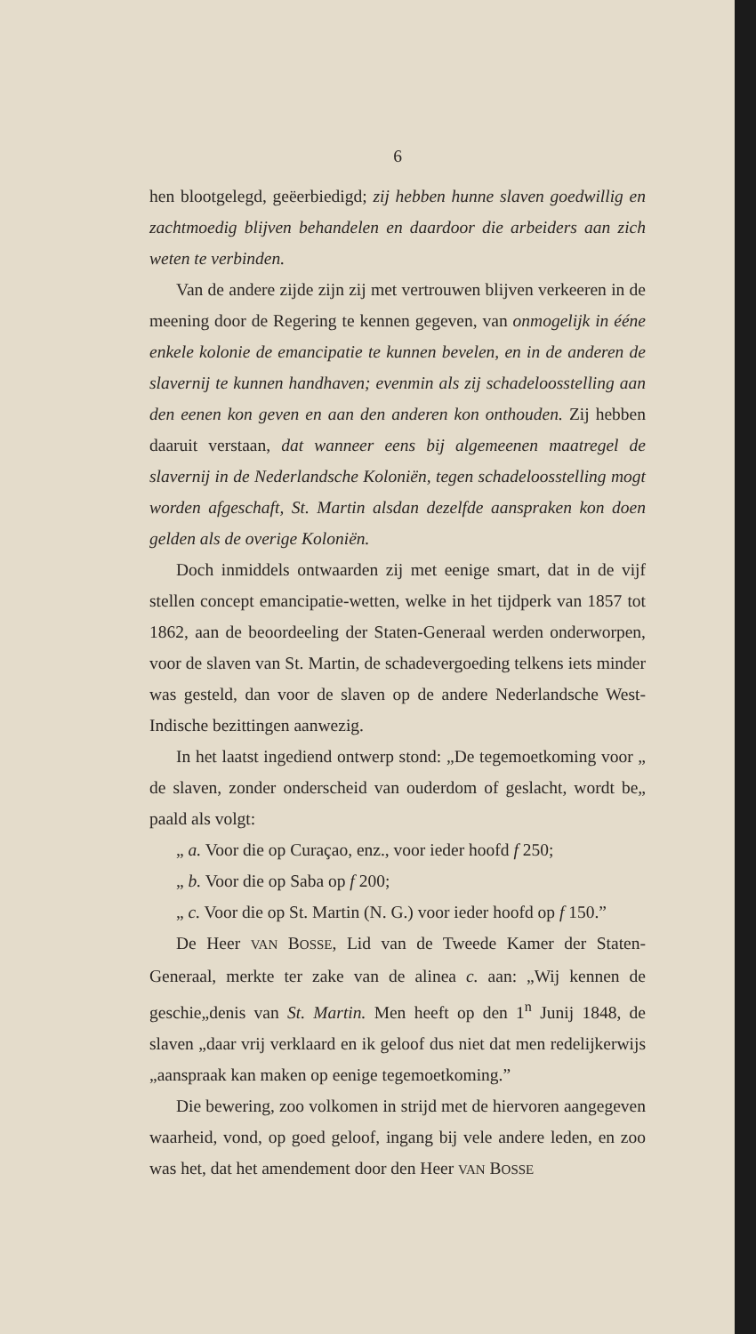6
hen blootgelegd, geëerbiedigd; zij hebben hunne slaven goedwillig en zachtmoedig blijven behandelen en daardoor die arbeiders aan zich weten te verbinden.
Van de andere zijde zijn zij met vertrouwen blijven verkeeren in de meening door de Regering te kennen gegeven, van onmogelijk in ééne enkele kolonie de emancipatie te kunnen bevelen, en in de anderen de slavernij te kunnen handhaven; evenmin als zij schadeloosstelling aan den eenen kon geven en aan den anderen kon onthouden. Zij hebben daaruit verstaan, dat wanneer eens bij algemeenen maatregel de slavernij in de Nederlandsche Koloniën, tegen schadeloosstelling mogt worden afgeschaft, St. Martin alsdan dezelfde aanspraken kon doen gelden als de overige Koloniën.
Doch inmiddels ontwaarden zij met eenige smart, dat in de vijf stellen concept emancipatie-wetten, welke in het tijdperk van 1857 tot 1862, aan de beoordeeling der Staten-Generaal werden onderworpen, voor de slaven van St. Martin, de schadevergoeding telkens iets minder was gesteld, dan voor de slaven op de andere Nederlandsche West-Indische bezittingen aanwezig.
In het laatst ingediend ontwerp stond: „De tegemoetkoming voor „ de slaven, zonder onderscheid van ouderdom of geslacht, wordt be„ paald als volgt:
„ a. Voor die op Curaçao, enz., voor ieder hoofd f 250;
„ b. Voor die op Saba op f 200;
„ c. Voor die op St. Martin (N. G.) voor ieder hoofd op f 150.”
De Heer VAN BOSSE, Lid van de Tweede Kamer der Staten-Generaal, merkte ter zake van de alinea c. aan: „Wij kennen de geschie„denis van St. Martin. Men heeft op den 1<sup>n</sup> Junij 1848, de slaven „daar vrij verklaard en ik geloof dus niet dat men redelijkerwijs „aanspraak kan maken op eenige tegemoetkoming.”
Die bewering, zoo volkomen in strijd met de hiervoren aangegeven waarheid, vond, op goed geloof, ingang bij vele andere leden, en zoo was het, dat het amendement door den Heer VAN BOSSE